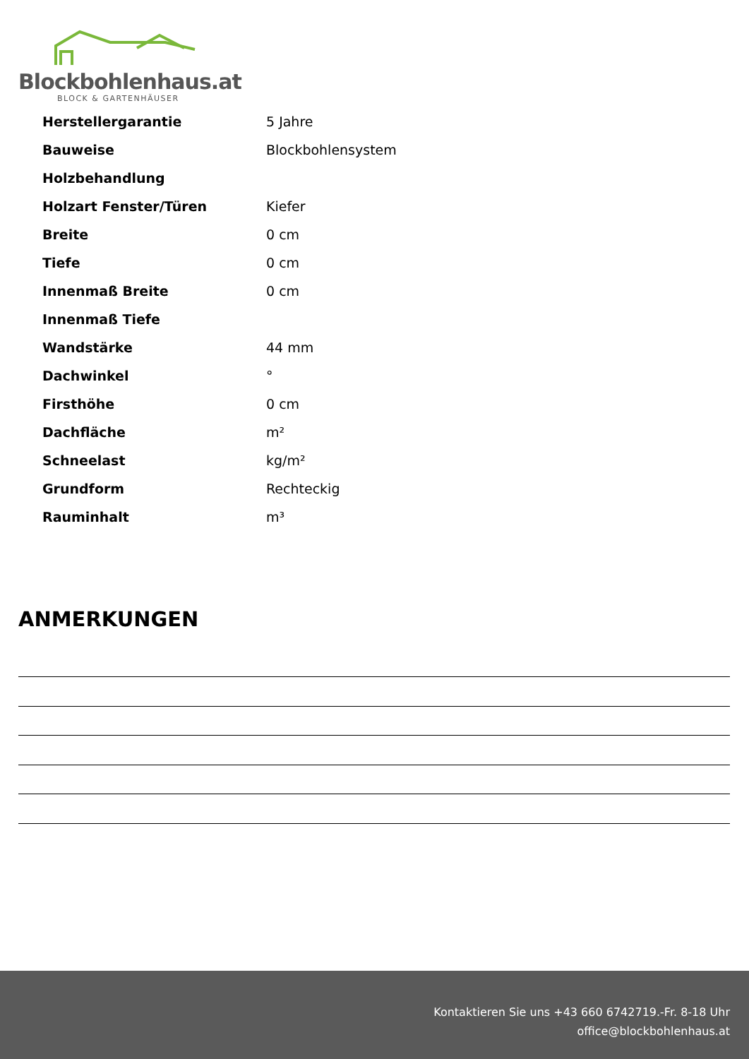Blockbohlenhaus.at
BLOCK & GARTENHÄUSER
| Herstellergarantie | 5 Jahre |
| Bauweise | Blockbohlensystem |
| Holzbehandlung | |
| Holzart Fenster/Türen | Kiefer |
| Breite | 0 cm |
| Tiefe | 0 cm |
| Innenmaß Breite | 0 cm |
| Innenmaß Tiefe | |
| Wandstärke | 44 mm |
| Dachwinkel | ° |
| Firsthöhe | 0 cm |
| Dachfläche | m² |
| Schneelast | kg/m² |
| Grundform | Rechteckig |
| Rauminhalt | m³ |
ANMERKUNGEN
Kontaktieren Sie uns +43 660 6742719.-Fr. 8-18 Uhr
office@blockbohlenhaus.at